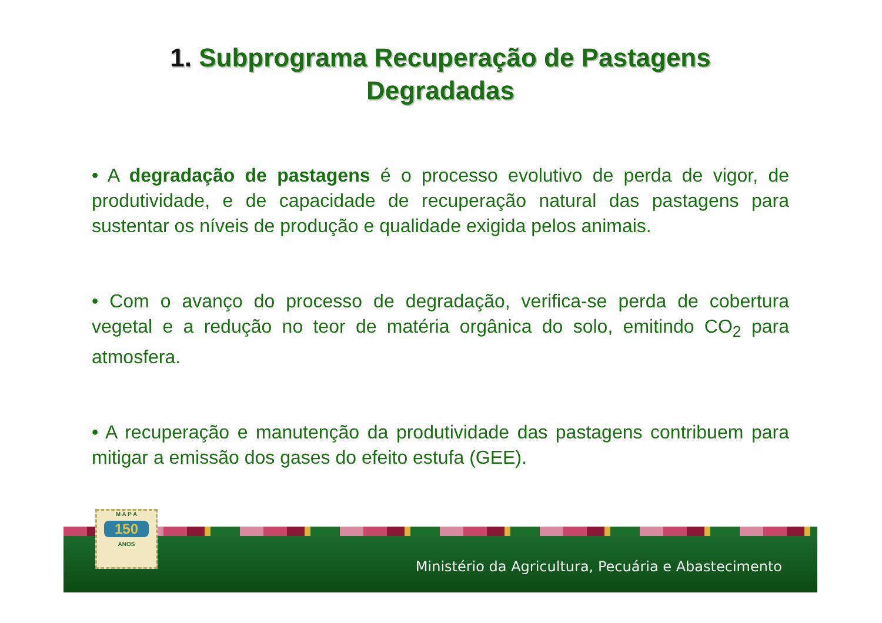1. Subprograma Recuperação de Pastagens
Degradadas
• A degradação de pastagens é o processo evolutivo de perda de vigor, de produtividade, e de capacidade de recuperação natural das pastagens para sustentar os níveis de produção e qualidade exigida pelos animais.
• Com o avanço do processo de degradação, verifica-se perda de cobertura vegetal e a redução no teor de matéria orgânica do solo, emitindo CO<sub>2</sub> para atmosfera.
• A recuperação e manutenção da produtividade das pastagens contribuem para mitigar a emissão dos gases do efeito estufa (GEE).
Ministério da Agricultura, Pecuária e Abastecimento
M A P A
150
ANOS